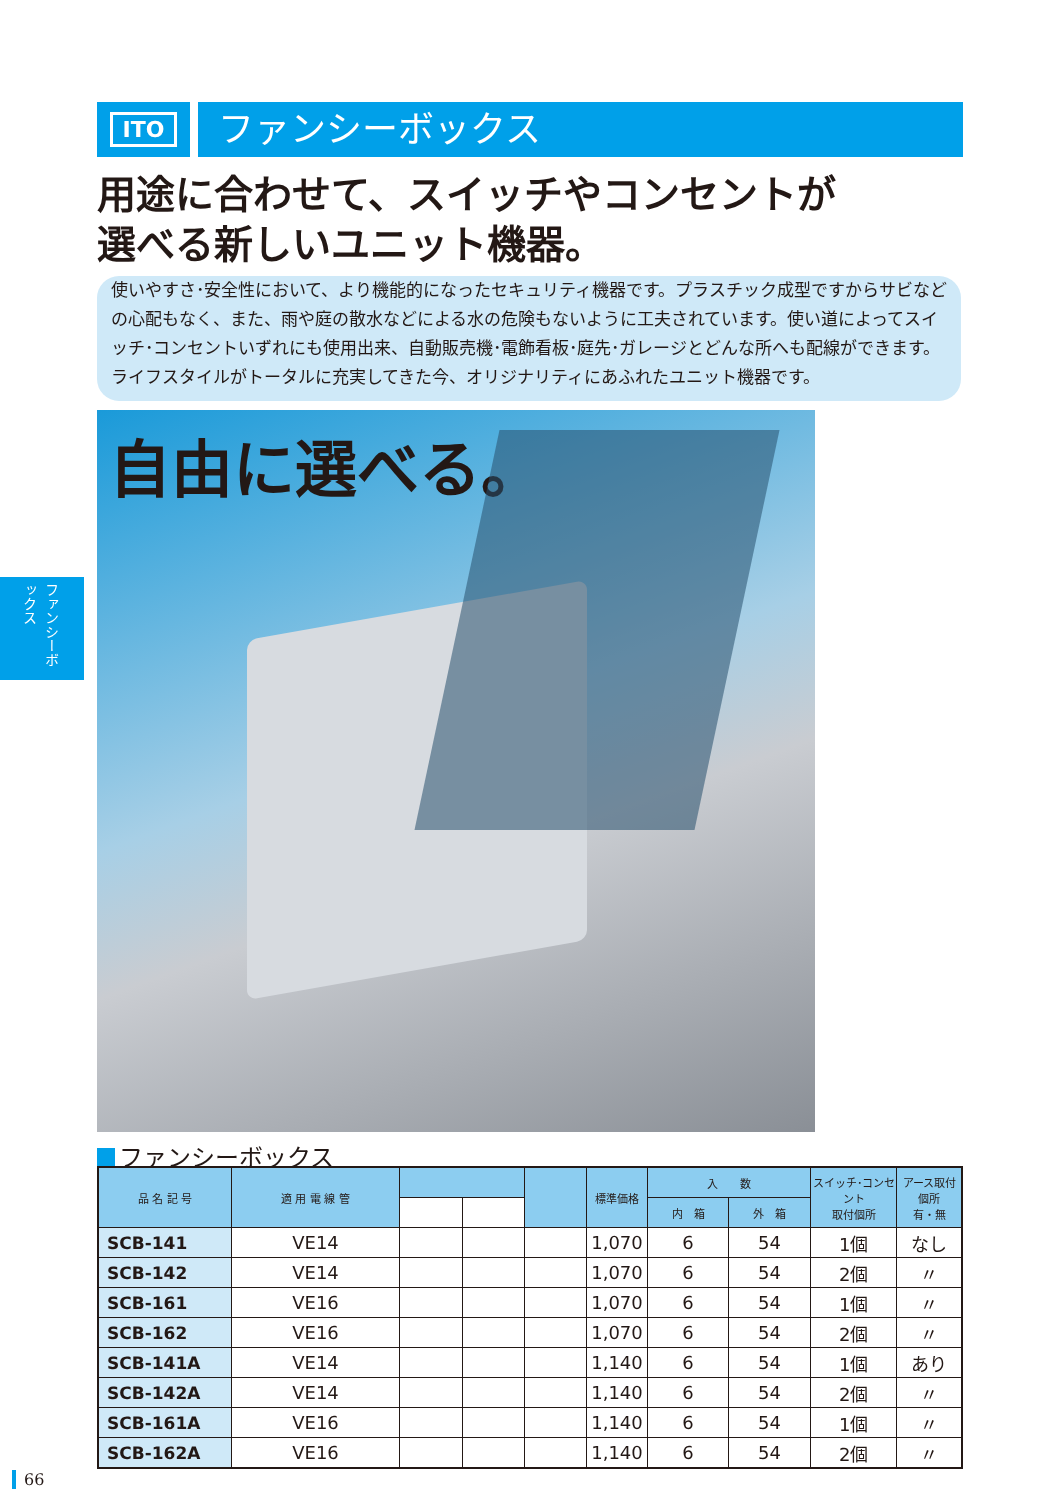ITO
ファンシーボックス
用途に合わせて、スイッチやコンセントが
選べる新しいユニット機器。
使いやすさ･安全性において、より機能的になったセキュリティ機器です。プラスチック成型ですからサビなどの心配もなく、また、雨や庭の散水などによる水の危険もないように工夫されています。使い道によってスイッチ･コンセントいずれにも使用出来、自動販売機･電飾看板･庭先･ガレージとどんな所へも配線ができます。ライフスタイルがトータルに充実してきた今、オリジナリティにあふれたユニット機器です。
ファンシーボックス
自由に選べる。
ファンシーボックス
| 品 名 記 号 | 適 用 電 線 管 | | | | 標準価格 | 入 数 | | スイッチ･コンセント 取付個所 | アース取付個所 有・無 |
| --- | --- | --- | --- | --- | --- | --- | --- | --- | --- |
| | | | | | | 内 箱 | 外 箱 | | |
| SCB-141 | VE14 | | | | 1,070 | 6 | 54 | 1個 | なし |
| SCB-142 | VE14 | | | | 1,070 | 6 | 54 | 2個 | 〃 |
| SCB-161 | VE16 | | | | 1,070 | 6 | 54 | 1個 | 〃 |
| SCB-162 | VE16 | | | | 1,070 | 6 | 54 | 2個 | 〃 |
| SCB-141A | VE14 | | | | 1,140 | 6 | 54 | 1個 | あり |
| SCB-142A | VE14 | | | | 1,140 | 6 | 54 | 2個 | 〃 |
| SCB-161A | VE16 | | | | 1,140 | 6 | 54 | 1個 | 〃 |
| SCB-162A | VE16 | | | | 1,140 | 6 | 54 | 2個 | 〃 |
66